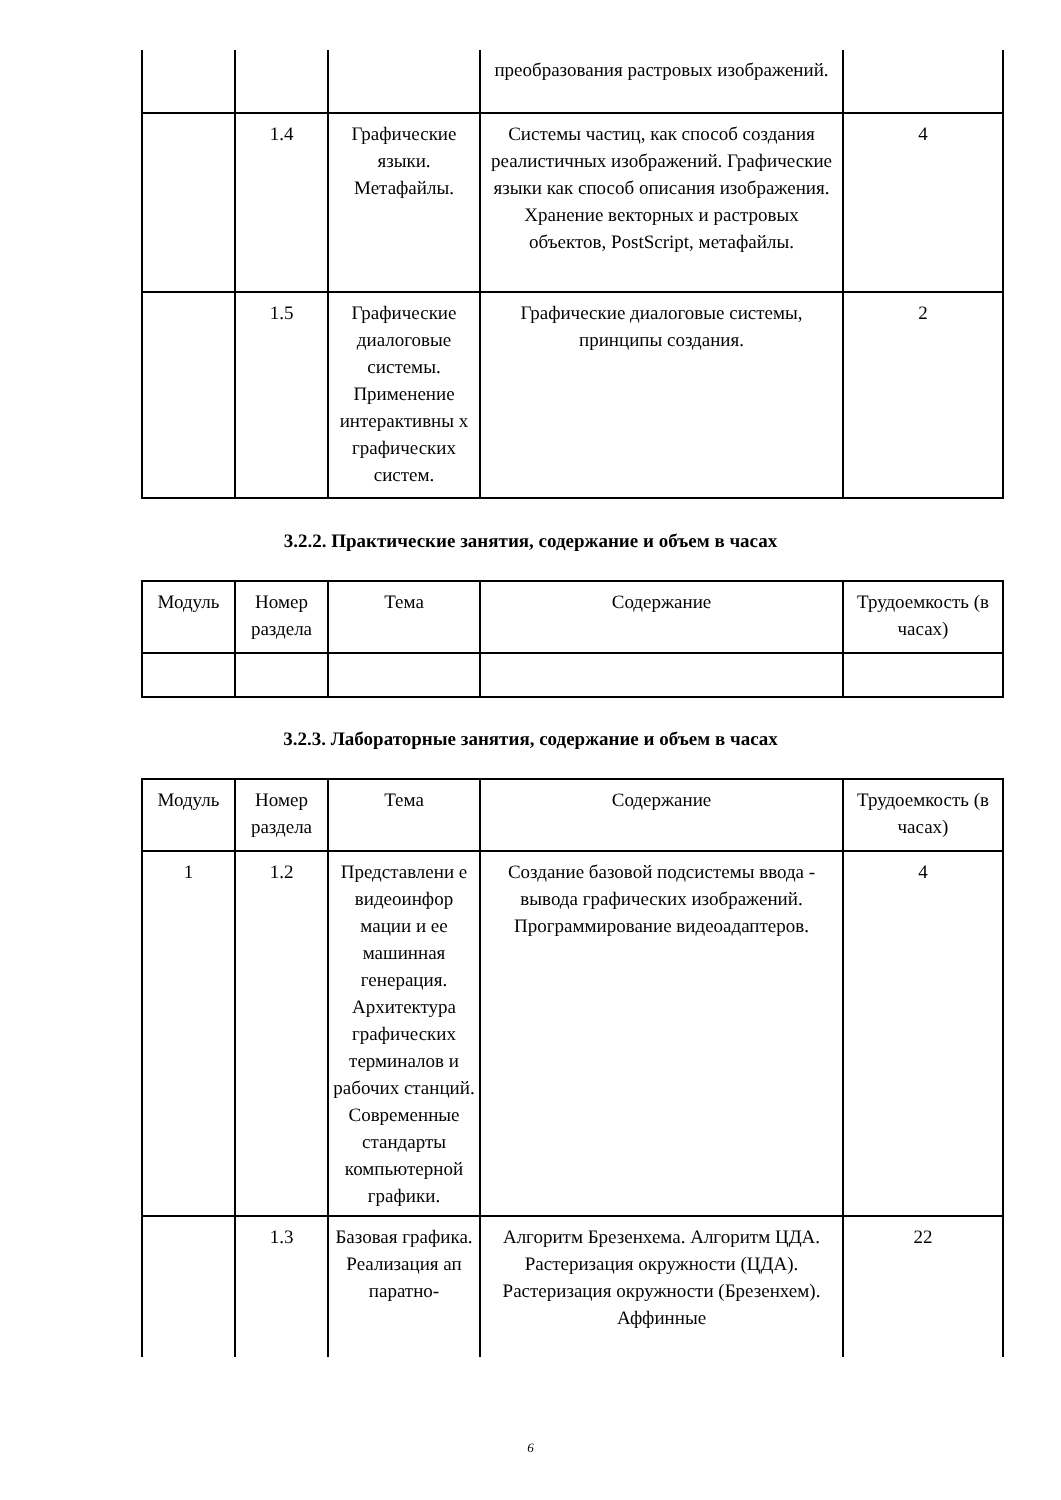| | | | преобразования растровых изображений. | |
| | 1.4 | Графические языки. Метафайлы. | Системы частиц, как способ создания реалистичных изображений. Графические языки как способ описания изображения. Хранение векторных и растровых объектов, PostScript, метафайлы. | 4 |
| | 1.5 | Графические диалоговые системы. Применение интерактивны х графических систем. | Графические диалоговые системы, принципы создания. | 2 |
3.2.2. Практические занятия, содержание и объем в часах
| Модуль | Номер раздела | Тема | Содержание | Трудоемкость (в часах) |
3.2.3. Лабораторные занятия, содержание и объем в часах
| Модуль | Номер раздела | Тема | Содержание | Трудоемкость (в часах) |
| 1 | 1.2 | Представлени е видеоинфор мации и ее машинная генерация. Архитектура графических терминалов и рабочих станций. Современные стандарты компьютерной графики. | Создание базовой подсистемы ввода - вывода графических изображений. Программирование видеоадаптеров. | 4 |
| | 1.3 | Базовая графика. Реализация ап паратно- | Алгоритм Брезенхема. Алгоритм ЦДА. Растеризация окружности (ЦДА). Растеризация окружности (Брезенхем). Аффинные | 22 |
6